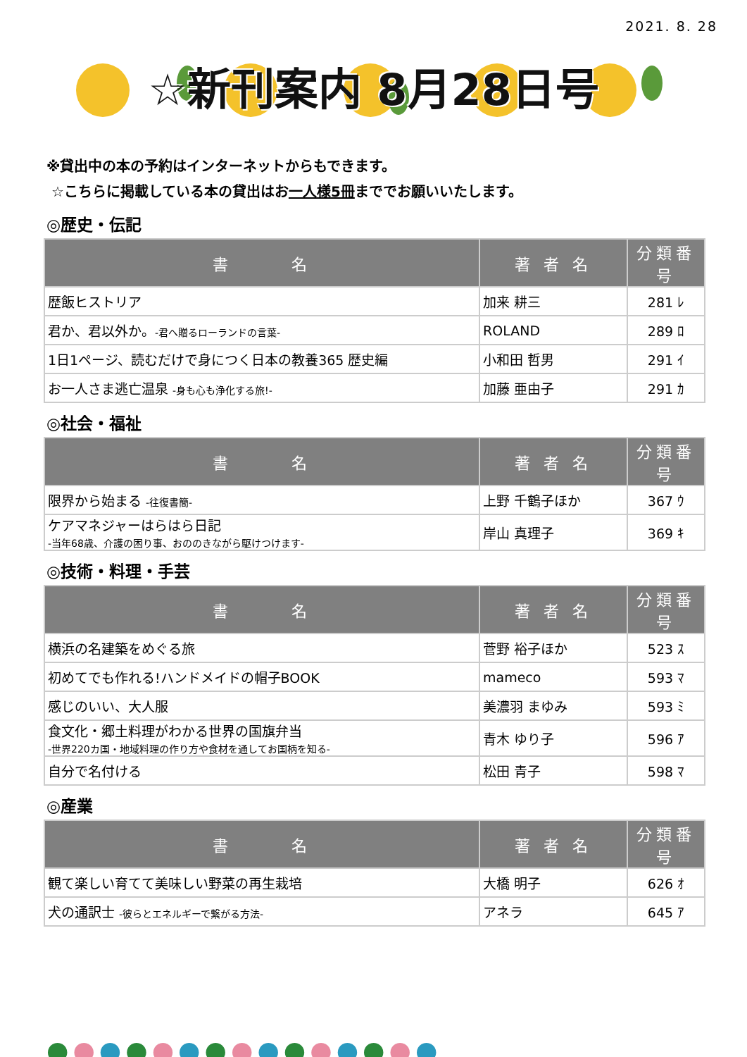2021. 8. 28
☆新刊案内 8月28日号
※貸出中の本の予約はインターネットからもできます。
☆こちらに掲載している本の貸出はお一人様5冊まででお願いいたします。
◎歴史・伝記
| 書 名 | 著 者 名 | 分類番号 |
| --- | --- | --- |
| 歴飯ヒストリア | 加来 耕三 | 281 ﾚ |
| 君か、君以外か。 -君へ贈るローランドの言葉- | ROLAND | 289 ﾛ |
| 1日1ページ、読むだけで身につく日本の教養365 歴史編 | 小和田 哲男 | 291 ｲ |
| お一人さま逃亡温泉 -身も心も浄化する旅!- | 加藤 亜由子 | 291 ｶ |
◎社会・福祉
| 書 名 | 著 者 名 | 分類番号 |
| --- | --- | --- |
| 限界から始まる -往復書簡- | 上野 千鶴子ほか | 367 ｳ |
| ケアマネジャーはらはら日記 -当年68歳、介護の困り事、おののきながら駆けつけます- | 岸山 真理子 | 369 ｷ |
◎技術・料理・手芸
| 書 名 | 著 者 名 | 分類番号 |
| --- | --- | --- |
| 横浜の名建築をめぐる旅 | 菅野 裕子ほか | 523 ｽ |
| 初めてでも作れる!ハンドメイドの帽子BOOK | mameco | 593 ﾏ |
| 感じのいい、大人服 | 美濃羽 まゆみ | 593 ﾐ |
| 食文化・郷土料理がわかる世界の国旗弁当 -世界220カ国・地域料理の作り方や食材を通してお国柄を知る- | 青木 ゆり子 | 596 ｱ |
| 自分で名付ける | 松田 青子 | 598 ﾏ |
◎産業
| 書 名 | 著 者 名 | 分類番号 |
| --- | --- | --- |
| 観て楽しい育てて美味しい野菜の再生栽培 | 大橋 明子 | 626 ｵ |
| 犬の通訳士 -彼らとエネルギーで繋がる方法- | アネラ | 645 ｱ |
●●●●●●●●●●●●●●●